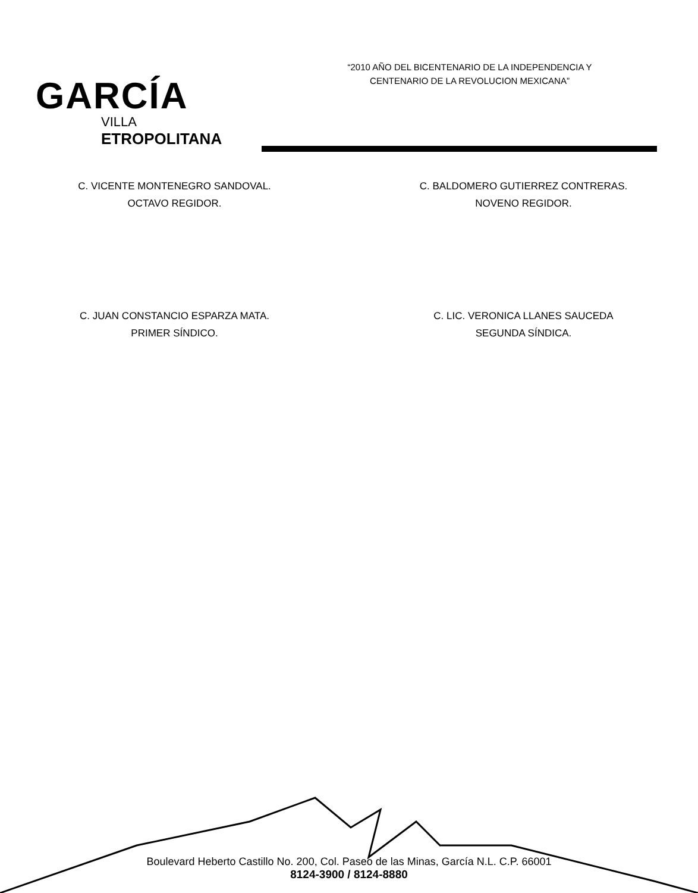GARCÍA
VILLA
ETROPOLITANA
“2010 AÑO DEL BICENTENARIO DE LA INDEPENDENCIA Y
CENTENARIO DE LA REVOLUCION MEXICANA”
C. VICENTE MONTENEGRO SANDOVAL.
OCTAVO REGIDOR.
C. BALDOMERO GUTIERREZ CONTRERAS.
NOVENO REGIDOR.
C. JUAN CONSTANCIO ESPARZA MATA.
PRIMER SÍNDICO.
C. LIC. VERONICA LLANES SAUCEDA
SEGUNDA SÍNDICA.
Boulevard Heberto Castillo No. 200, Col. Paseo de las Minas, García N.L. C.P. 66001
8124-3900 / 8124-8880